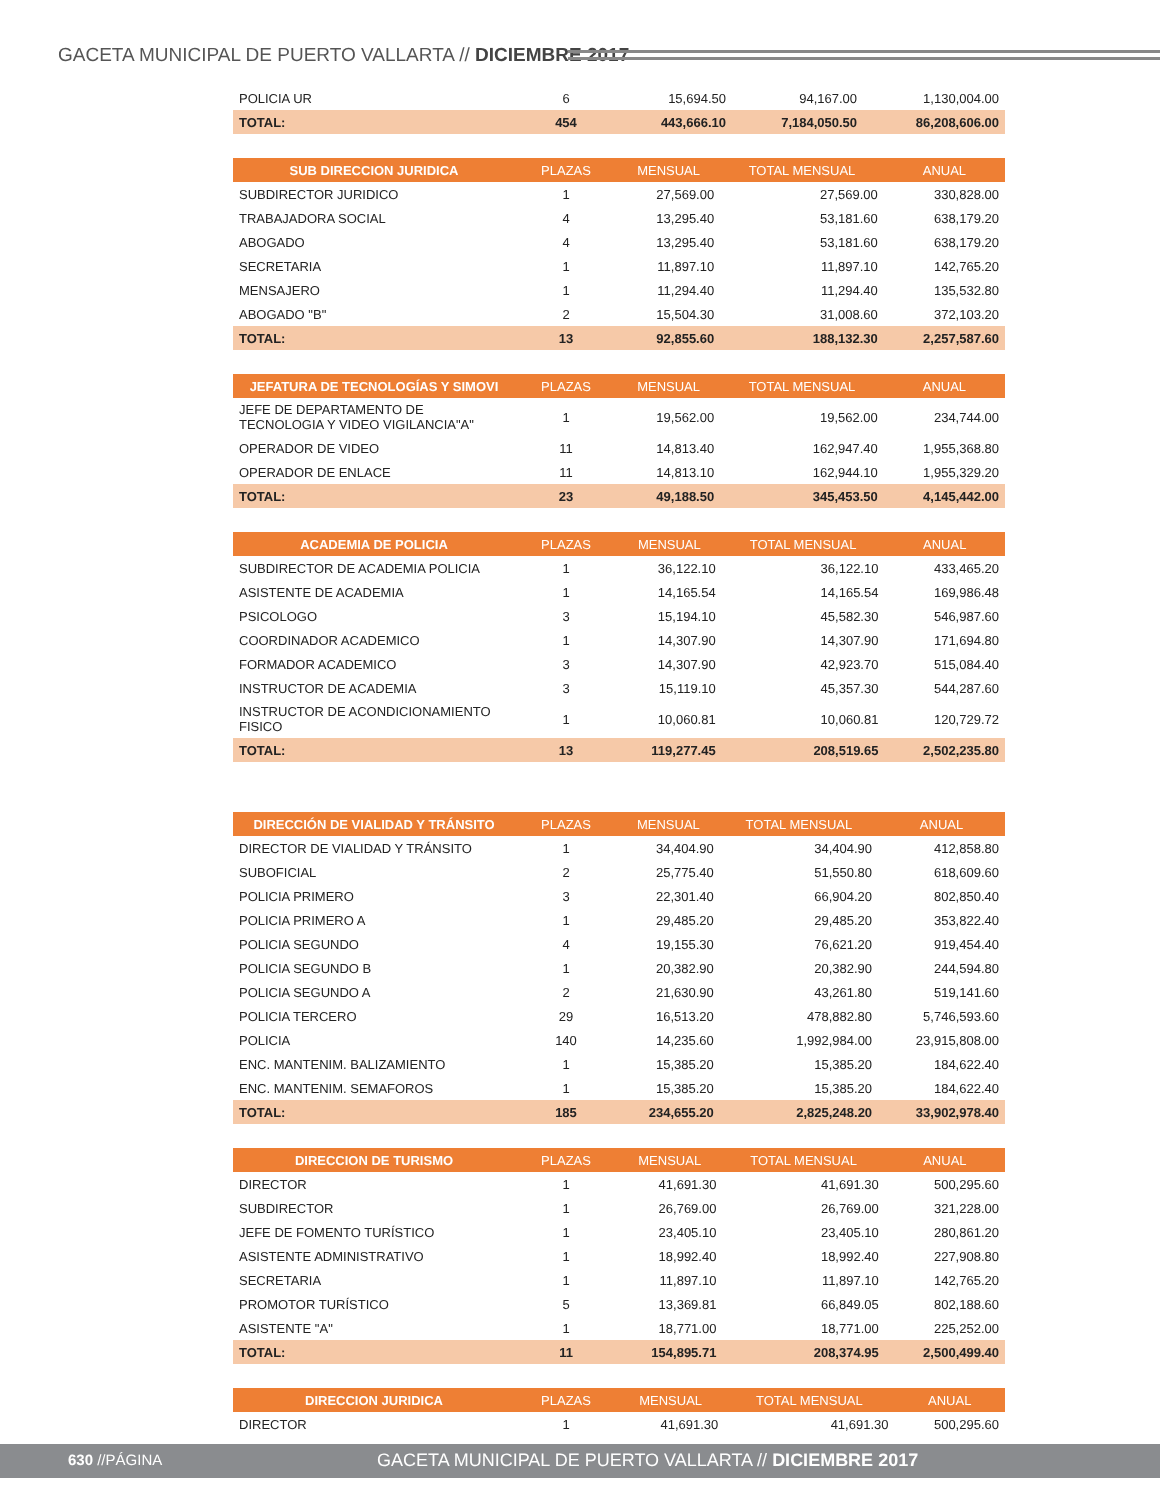GACETA MUNICIPAL DE PUERTO VALLARTA // DICIEMBRE 2017
| POLICIA UR | 6 | 15,694.50 | 94,167.00 | 1,130,004.00 |
| TOTAL: | 454 | 443,666.10 | 7,184,050.50 | 86,208,606.00 |
| SUB DIRECCION JURIDICA | PLAZAS | MENSUAL | TOTAL MENSUAL | ANUAL |
| --- | --- | --- | --- | --- |
| SUBDIRECTOR JURIDICO | 1 | 27,569.00 | 27,569.00 | 330,828.00 |
| TRABAJADORA SOCIAL | 4 | 13,295.40 | 53,181.60 | 638,179.20 |
| ABOGADO | 4 | 13,295.40 | 53,181.60 | 638,179.20 |
| SECRETARIA | 1 | 11,897.10 | 11,897.10 | 142,765.20 |
| MENSAJERO | 1 | 11,294.40 | 11,294.40 | 135,532.80 |
| ABOGADO "B" | 2 | 15,504.30 | 31,008.60 | 372,103.20 |
| TOTAL: | 13 | 92,855.60 | 188,132.30 | 2,257,587.60 |
| JEFATURA DE TECNOLOGÍAS Y SIMOVI | PLAZAS | MENSUAL | TOTAL MENSUAL | ANUAL |
| --- | --- | --- | --- | --- |
| JEFE DE DEPARTAMENTO DE TECNOLOGIA Y VIDEO VIGILANCIA"A" | 1 | 19,562.00 | 19,562.00 | 234,744.00 |
| OPERADOR DE VIDEO | 11 | 14,813.40 | 162,947.40 | 1,955,368.80 |
| OPERADOR DE ENLACE | 11 | 14,813.10 | 162,944.10 | 1,955,329.20 |
| TOTAL: | 23 | 49,188.50 | 345,453.50 | 4,145,442.00 |
| ACADEMIA DE POLICIA | PLAZAS | MENSUAL | TOTAL MENSUAL | ANUAL |
| --- | --- | --- | --- | --- |
| SUBDIRECTOR DE ACADEMIA POLICIA | 1 | 36,122.10 | 36,122.10 | 433,465.20 |
| ASISTENTE DE ACADEMIA | 1 | 14,165.54 | 14,165.54 | 169,986.48 |
| PSICOLOGO | 3 | 15,194.10 | 45,582.30 | 546,987.60 |
| COORDINADOR ACADEMICO | 1 | 14,307.90 | 14,307.90 | 171,694.80 |
| FORMADOR ACADEMICO | 3 | 14,307.90 | 42,923.70 | 515,084.40 |
| INSTRUCTOR DE ACADEMIA | 3 | 15,119.10 | 45,357.30 | 544,287.60 |
| INSTRUCTOR DE ACONDICIONAMIENTO FISICO | 1 | 10,060.81 | 10,060.81 | 120,729.72 |
| TOTAL: | 13 | 119,277.45 | 208,519.65 | 2,502,235.80 |
| DIRECCIÓN DE VIALIDAD Y TRÁNSITO | PLAZAS | MENSUAL | TOTAL MENSUAL | ANUAL |
| --- | --- | --- | --- | --- |
| DIRECTOR DE VIALIDAD Y TRÁNSITO | 1 | 34,404.90 | 34,404.90 | 412,858.80 |
| SUBOFICIAL | 2 | 25,775.40 | 51,550.80 | 618,609.60 |
| POLICIA PRIMERO | 3 | 22,301.40 | 66,904.20 | 802,850.40 |
| POLICIA PRIMERO A | 1 | 29,485.20 | 29,485.20 | 353,822.40 |
| POLICIA SEGUNDO | 4 | 19,155.30 | 76,621.20 | 919,454.40 |
| POLICIA SEGUNDO B | 1 | 20,382.90 | 20,382.90 | 244,594.80 |
| POLICIA SEGUNDO A | 2 | 21,630.90 | 43,261.80 | 519,141.60 |
| POLICIA TERCERO | 29 | 16,513.20 | 478,882.80 | 5,746,593.60 |
| POLICIA | 140 | 14,235.60 | 1,992,984.00 | 23,915,808.00 |
| ENC. MANTENIM. BALIZAMIENTO | 1 | 15,385.20 | 15,385.20 | 184,622.40 |
| ENC. MANTENIM. SEMAFOROS | 1 | 15,385.20 | 15,385.20 | 184,622.40 |
| TOTAL: | 185 | 234,655.20 | 2,825,248.20 | 33,902,978.40 |
| DIRECCION DE TURISMO | PLAZAS | MENSUAL | TOTAL MENSUAL | ANUAL |
| --- | --- | --- | --- | --- |
| DIRECTOR | 1 | 41,691.30 | 41,691.30 | 500,295.60 |
| SUBDIRECTOR | 1 | 26,769.00 | 26,769.00 | 321,228.00 |
| JEFE DE FOMENTO TURÍSTICO | 1 | 23,405.10 | 23,405.10 | 280,861.20 |
| ASISTENTE ADMINISTRATIVO | 1 | 18,992.40 | 18,992.40 | 227,908.80 |
| SECRETARIA | 1 | 11,897.10 | 11,897.10 | 142,765.20 |
| PROMOTOR TURÍSTICO | 5 | 13,369.81 | 66,849.05 | 802,188.60 |
| ASISTENTE "A" | 1 | 18,771.00 | 18,771.00 | 225,252.00 |
| TOTAL: | 11 | 154,895.71 | 208,374.95 | 2,500,499.40 |
| DIRECCION JURIDICA | PLAZAS | MENSUAL | TOTAL MENSUAL | ANUAL |
| --- | --- | --- | --- | --- |
| DIRECTOR | 1 | 41,691.30 | 41,691.30 | 500,295.60 |
630 //PÁGINA GACETA MUNICIPAL DE PUERTO VALLARTA // DICIEMBRE 2017